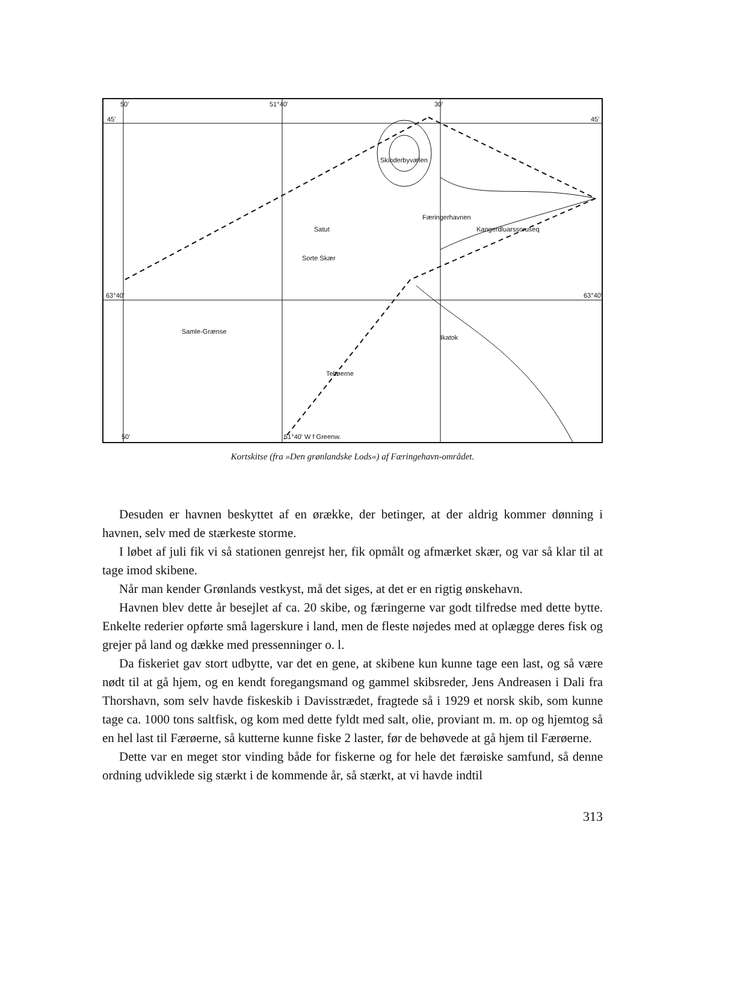50'
51°40'
30'
45'
45'
63°40'
63°40'
Skinderbyvælen
Satut
Sorte Skær
Samle-Grænse
Teltøerne
Færingerhavnen
Kangerdluarssoruseq
Ikatok
50'
51°40' W f Greenw.
Kortskitse (fra »Den grønlandske Lods«) af Færingehavn-området.
Desuden er havnen beskyttet af en ørække, der betinger, at der aldrig kommer dønning i havnen, selv med de stærkeste storme.
I løbet af juli fik vi så stationen genrejst her, fik opmålt og afmærket skær, og var så klar til at tage imod skibene.
Når man kender Grønlands vestkyst, må det siges, at det er en rigtig ønskehavn.
Havnen blev dette år besejlet af ca. 20 skibe, og færingerne var godt tilfredse med dette bytte. Enkelte rederier opførte små lagerskure i land, men de fleste nøjedes med at oplægge deres fisk og grejer på land og dække med pressenninger o. l.
Da fiskeriet gav stort udbytte, var det en gene, at skibene kun kunne tage een last, og så være nødt til at gå hjem, og en kendt foregangsmand og gammel skibsreder, Jens Andreasen i Dali fra Thorshavn, som selv havde fiskeskib i Davisstrædet, fragtede så i 1929 et norsk skib, som kunne tage ca. 1000 tons saltfisk, og kom med dette fyldt med salt, olie, proviant m. m. op og hjemtog så en hel last til Færøerne, så kutterne kunne fiske 2 laster, før de behøvede at gå hjem til Færøerne.
Dette var en meget stor vinding både for fiskerne og for hele det færøiske samfund, så denne ordning udviklede sig stærkt i de kommende år, så stærkt, at vi havde indtil
313